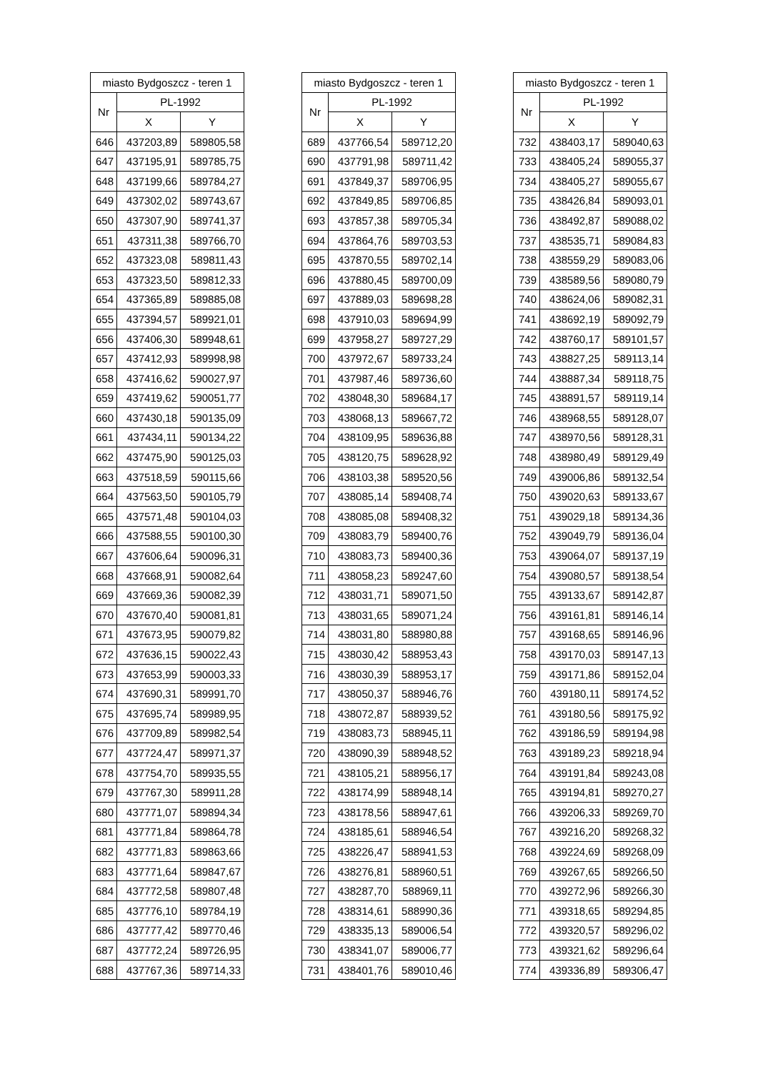| miasto Bydgoszcz - teren 1 | | |
| --- | --- | --- |
| Nr | PL-1992 | |
| | X | Y |
| 646 | 437203,89 | 589805,58 |
| 647 | 437195,91 | 589785,75 |
| 648 | 437199,66 | 589784,27 |
| 649 | 437302,02 | 589743,67 |
| 650 | 437307,90 | 589741,37 |
| 651 | 437311,38 | 589766,70 |
| 652 | 437323,08 | 589811,43 |
| 653 | 437323,50 | 589812,33 |
| 654 | 437365,89 | 589885,08 |
| 655 | 437394,57 | 589921,01 |
| 656 | 437406,30 | 589948,61 |
| 657 | 437412,93 | 589998,98 |
| 658 | 437416,62 | 590027,97 |
| 659 | 437419,62 | 590051,77 |
| 660 | 437430,18 | 590135,09 |
| 661 | 437434,11 | 590134,22 |
| 662 | 437475,90 | 590125,03 |
| 663 | 437518,59 | 590115,66 |
| 664 | 437563,50 | 590105,79 |
| 665 | 437571,48 | 590104,03 |
| 666 | 437588,55 | 590100,30 |
| 667 | 437606,64 | 590096,31 |
| 668 | 437668,91 | 590082,64 |
| 669 | 437669,36 | 590082,39 |
| 670 | 437670,40 | 590081,81 |
| 671 | 437673,95 | 590079,82 |
| 672 | 437636,15 | 590022,43 |
| 673 | 437653,99 | 590003,33 |
| 674 | 437690,31 | 589991,70 |
| 675 | 437695,74 | 589989,95 |
| 676 | 437709,89 | 589982,54 |
| 677 | 437724,47 | 589971,37 |
| 678 | 437754,70 | 589935,55 |
| 679 | 437767,30 | 589911,28 |
| 680 | 437771,07 | 589894,34 |
| 681 | 437771,84 | 589864,78 |
| 682 | 437771,83 | 589863,66 |
| 683 | 437771,64 | 589847,67 |
| 684 | 437772,58 | 589807,48 |
| 685 | 437776,10 | 589784,19 |
| 686 | 437777,42 | 589770,46 |
| 687 | 437772,24 | 589726,95 |
| 688 | 437767,36 | 589714,33 |
| miasto Bydgoszcz - teren 1 | | |
| --- | --- | --- |
| Nr | PL-1992 | |
| | X | Y |
| 689 | 437766,54 | 589712,20 |
| 690 | 437791,98 | 589711,42 |
| 691 | 437849,37 | 589706,95 |
| 692 | 437849,85 | 589706,85 |
| 693 | 437857,38 | 589705,34 |
| 694 | 437864,76 | 589703,53 |
| 695 | 437870,55 | 589702,14 |
| 696 | 437880,45 | 589700,09 |
| 697 | 437889,03 | 589698,28 |
| 698 | 437910,03 | 589694,99 |
| 699 | 437958,27 | 589727,29 |
| 700 | 437972,67 | 589733,24 |
| 701 | 437987,46 | 589736,60 |
| 702 | 438048,30 | 589684,17 |
| 703 | 438068,13 | 589667,72 |
| 704 | 438109,95 | 589636,88 |
| 705 | 438120,75 | 589628,92 |
| 706 | 438103,38 | 589520,56 |
| 707 | 438085,14 | 589408,74 |
| 708 | 438085,08 | 589408,32 |
| 709 | 438083,79 | 589400,76 |
| 710 | 438083,73 | 589400,36 |
| 711 | 438058,23 | 589247,60 |
| 712 | 438031,71 | 589071,50 |
| 713 | 438031,65 | 589071,24 |
| 714 | 438031,80 | 588980,88 |
| 715 | 438030,42 | 588953,43 |
| 716 | 438030,39 | 588953,17 |
| 717 | 438050,37 | 588946,76 |
| 718 | 438072,87 | 588939,52 |
| 719 | 438083,73 | 588945,11 |
| 720 | 438090,39 | 588948,52 |
| 721 | 438105,21 | 588956,17 |
| 722 | 438174,99 | 588948,14 |
| 723 | 438178,56 | 588947,61 |
| 724 | 438185,61 | 588946,54 |
| 725 | 438226,47 | 588941,53 |
| 726 | 438276,81 | 588960,51 |
| 727 | 438287,70 | 588969,11 |
| 728 | 438314,61 | 588990,36 |
| 729 | 438335,13 | 589006,54 |
| 730 | 438341,07 | 589006,77 |
| 731 | 438401,76 | 589010,46 |
| miasto Bydgoszcz - teren 1 | | |
| --- | --- | --- |
| Nr | PL-1992 | |
| | X | Y |
| 732 | 438403,17 | 589040,63 |
| 733 | 438405,24 | 589055,37 |
| 734 | 438405,27 | 589055,67 |
| 735 | 438426,84 | 589093,01 |
| 736 | 438492,87 | 589088,02 |
| 737 | 438535,71 | 589084,83 |
| 738 | 438559,29 | 589083,06 |
| 739 | 438589,56 | 589080,79 |
| 740 | 438624,06 | 589082,31 |
| 741 | 438692,19 | 589092,79 |
| 742 | 438760,17 | 589101,57 |
| 743 | 438827,25 | 589113,14 |
| 744 | 438887,34 | 589118,75 |
| 745 | 438891,57 | 589119,14 |
| 746 | 438968,55 | 589128,07 |
| 747 | 438970,56 | 589128,31 |
| 748 | 438980,49 | 589129,49 |
| 749 | 439006,86 | 589132,54 |
| 750 | 439020,63 | 589133,67 |
| 751 | 439029,18 | 589134,36 |
| 752 | 439049,79 | 589136,04 |
| 753 | 439064,07 | 589137,19 |
| 754 | 439080,57 | 589138,54 |
| 755 | 439133,67 | 589142,87 |
| 756 | 439161,81 | 589146,14 |
| 757 | 439168,65 | 589146,96 |
| 758 | 439170,03 | 589147,13 |
| 759 | 439171,86 | 589152,04 |
| 760 | 439180,11 | 589174,52 |
| 761 | 439180,56 | 589175,92 |
| 762 | 439186,59 | 589194,98 |
| 763 | 439189,23 | 589218,94 |
| 764 | 439191,84 | 589243,08 |
| 765 | 439194,81 | 589270,27 |
| 766 | 439206,33 | 589269,70 |
| 767 | 439216,20 | 589268,32 |
| 768 | 439224,69 | 589268,09 |
| 769 | 439267,65 | 589266,50 |
| 770 | 439272,96 | 589266,30 |
| 771 | 439318,65 | 589294,85 |
| 772 | 439320,57 | 589296,02 |
| 773 | 439321,62 | 589296,64 |
| 774 | 439336,89 | 589306,47 |